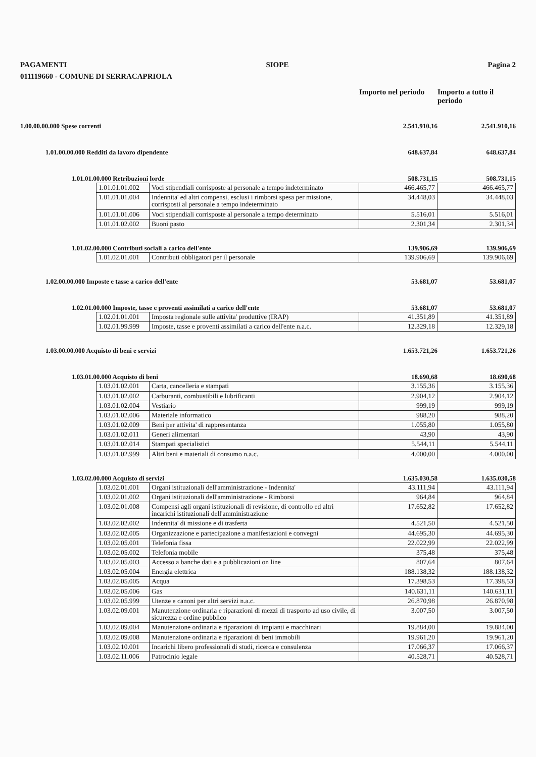PAGAMENTI SIOPE Pagina 2
011119660 - COMUNE DI SERRACAPRIOLA
Importo nel periodo
Importo a tutto il periodo
1.00.00.00.000 Spese correnti 2.541.910,16 2.541.910,16
1.01.00.00.000 Redditi da lavoro dipendente 648.637,84 648.637,84
1.01.01.00.000 Retribuzioni lorde 508.731,15 508.731,15
| 1.01.01.01.002 | Voci stipendiali corrisposte al personale a tempo indeterminato | 466.465,77 | 466.465,77 |
| 1.01.01.01.004 | Indennita' ed altri compensi, esclusi i rimborsi spesa per missione, corrisposti al personale a tempo indeterminato | 34.448,03 | 34.448,03 |
| 1.01.01.01.006 | Voci stipendiali corrisposte al personale a tempo determinato | 5.516,01 | 5.516,01 |
| 1.01.01.02.002 | Buoni pasto | 2.301,34 | 2.301,34 |
1.01.02.00.000 Contributi sociali a carico dell'ente 139.906,69 139.906,69
| 1.01.02.01.001 | Contributi obbligatori per il personale | 139.906,69 | 139.906,69 |
1.02.00.00.000 Imposte e tasse a carico dell'ente 53.681,07 53.681,07
1.02.01.00.000 Imposte, tasse e proventi assimilati a carico dell'ente 53.681,07 53.681,07
| 1.02.01.01.001 | Imposta regionale sulle attivita' produttive (IRAP) | 41.351,89 | 41.351,89 |
| 1.02.01.99.999 | Imposte, tasse e proventi assimilati a carico dell'ente n.a.c. | 12.329,18 | 12.329,18 |
1.03.00.00.000 Acquisto di beni e servizi 1.653.721,26 1.653.721,26
1.03.01.00.000 Acquisto di beni 18.690,68 18.690,68
| 1.03.01.02.001 | Carta, cancelleria e stampati | 3.155,36 | 3.155,36 |
| 1.03.01.02.002 | Carburanti, combustibili e lubrificanti | 2.904,12 | 2.904,12 |
| 1.03.01.02.004 | Vestiario | 999,19 | 999,19 |
| 1.03.01.02.006 | Materiale informatico | 988,20 | 988,20 |
| 1.03.01.02.009 | Beni per attivita' di rappresentanza | 1.055,80 | 1.055,80 |
| 1.03.01.02.011 | Generi alimentari | 43,90 | 43,90 |
| 1.03.01.02.014 | Stampati specialistici | 5.544,11 | 5.544,11 |
| 1.03.01.02.999 | Altri beni e materiali di consumo n.a.c. | 4.000,00 | 4.000,00 |
1.03.02.00.000 Acquisto di servizi 1.635.030,58 1.635.030,58
| 1.03.02.01.001 | Organi istituzionali dell'amministrazione - Indennita' | 43.111,94 | 43.111,94 |
| 1.03.02.01.002 | Organi istituzionali dell'amministrazione - Rimborsi | 964,84 | 964,84 |
| 1.03.02.01.008 | Compensi agli organi istituzionali di revisione, di controllo ed altri incarichi istituzionali dell'amministrazione | 17.652,82 | 17.652,82 |
| 1.03.02.02.002 | Indennita' di missione e di trasferta | 4.521,50 | 4.521,50 |
| 1.03.02.02.005 | Organizzazione e partecipazione a manifestazioni e convegni | 44.695,30 | 44.695,30 |
| 1.03.02.05.001 | Telefonia fissa | 22.022,99 | 22.022,99 |
| 1.03.02.05.002 | Telefonia mobile | 375,48 | 375,48 |
| 1.03.02.05.003 | Accesso a banche dati e a pubblicazioni on line | 807,64 | 807,64 |
| 1.03.02.05.004 | Energia elettrica | 188.138,32 | 188.138,32 |
| 1.03.02.05.005 | Acqua | 17.398,53 | 17.398,53 |
| 1.03.02.05.006 | Gas | 140.631,11 | 140.631,11 |
| 1.03.02.05.999 | Utenze e canoni per altri servizi n.a.c. | 26.870,98 | 26.870,98 |
| 1.03.02.09.001 | Manutenzione ordinaria e riparazioni di mezzi di trasporto ad uso civile, di sicurezza e ordine pubblico | 3.007,50 | 3.007,50 |
| 1.03.02.09.004 | Manutenzione ordinaria e riparazioni di impianti e macchinari | 19.884,00 | 19.884,00 |
| 1.03.02.09.008 | Manutenzione ordinaria e riparazioni di beni immobili | 19.961,20 | 19.961,20 |
| 1.03.02.10.001 | Incarichi libero professionali di studi, ricerca e consulenza | 17.066,37 | 17.066,37 |
| 1.03.02.11.006 | Patrocinio legale | 40.528,71 | 40.528,71 |